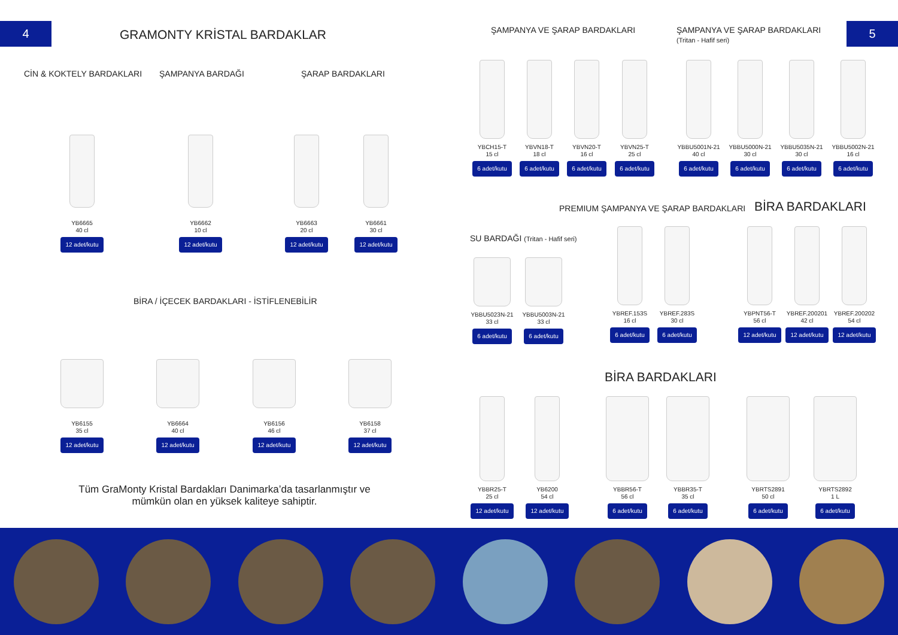4 GRAMONTY KRİSTAL BARDAKLAR ŞAMPANYA VE ŞARAP BARDAKLARI
ŞAMPANYA VE ŞARAP BARDAKLARI
(Tritan - Hafif seri)
5
CİN & KOKTELY BARDAKLARI ŞAMPANYA BARDAĞI ŞARAP BARDAKLARI
YB6665
40 cl
12 adet/kutu
YB6662
10 cl
12 adet/kutu
YB6663
20 cl
12 adet/kutu
YB6661
30 cl
12 adet/kutu
BİRA / İÇECEK BARDAKLARI - İSTİFLENEBİLİR
YB6155
35 cl
12 adet/kutu
YB6664
40 cl
12 adet/kutu
YB6156
46 cl
12 adet/kutu
YB6158
37 cl
12 adet/kutu
Tüm GraMonty Kristal Bardakları Danimarka’da tasarlanmıştır ve mümkün olan en yüksek kaliteye sahiptir.
YBCH15-T
15 cl
6 adet/kutu
YBVN18-T
18 cl
6 adet/kutu
YBVN20-T
16 cl
6 adet/kutu
YBVN25-T
25 cl
6 adet/kutu
YBBU5001N-21
40 cl
6 adet/kutu
YBBU5000N-21
30 cl
6 adet/kutu
YBBU5035N-21
30 cl
6 adet/kutu
YBBU5002N-21
16 cl
6 adet/kutu
PREMIUM ŞAMPANYA VE ŞARAP BARDAKLARI
BİRA BARDAKLARI
SU BARDAĞI (Tritan - Hafif seri)
YBBU5023N-21
33 cl
6 adet/kutu
YBBU5003N-21
33 cl
6 adet/kutu
YBREF.153S
16 cl
6 adet/kutu
YBREF.283S
30 cl
6 adet/kutu
YBPNT56-T
56 cl
12 adet/kutu
YBREF.200201
42 cl
12 adet/kutu
YBREF.200202
54 cl
12 adet/kutu
BİRA BARDAKLARI
YBBR25-T
25 cl
12 adet/kutu
YB6200
54 cl
12 adet/kutu
YBBR56-T
56 cl
6 adet/kutu
YBBR35-T
35 cl
6 adet/kutu
YBRTS2891
50 cl
6 adet/kutu
YBRTS2892
1 L
6 adet/kutu